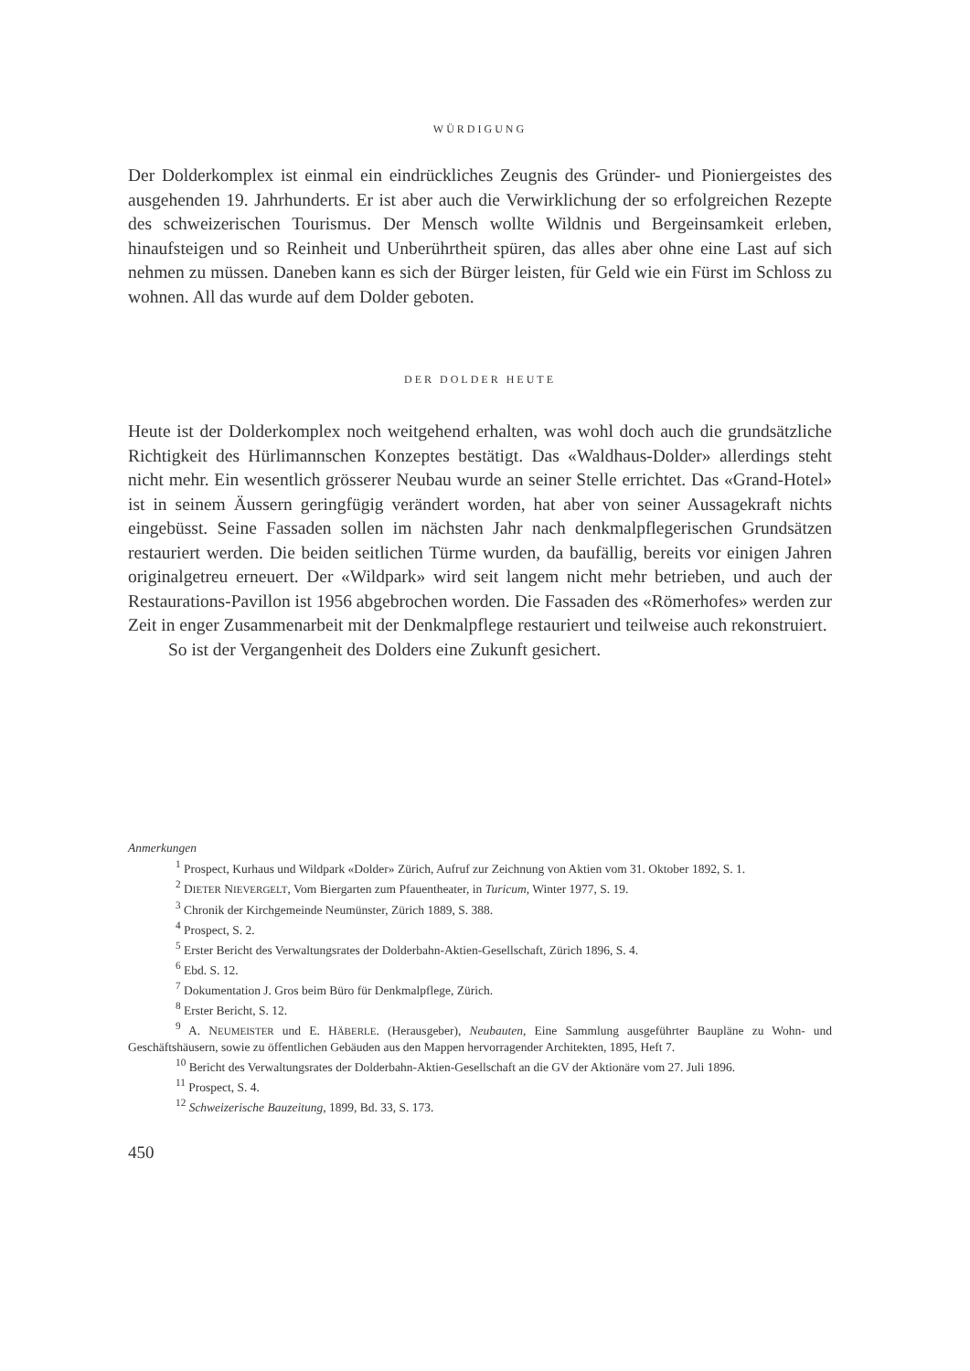WÜRDIGUNG
Der Dolderkomplex ist einmal ein eindrückliches Zeugnis des Gründer- und Pioniergeistes des ausgehenden 19. Jahrhunderts. Er ist aber auch die Verwirklichung der so erfolgreichen Rezepte des schweizerischen Tourismus. Der Mensch wollte Wildnis und Bergeinsamkeit erleben, hinaufsteigen und so Reinheit und Unberührtheit spüren, das alles aber ohne eine Last auf sich nehmen zu müssen. Daneben kann es sich der Bürger leisten, für Geld wie ein Fürst im Schloss zu wohnen. All das wurde auf dem Dolder geboten.
DER DOLDER HEUTE
Heute ist der Dolderkomplex noch weitgehend erhalten, was wohl doch auch die grundsätzliche Richtigkeit des Hürlimannschen Konzeptes bestätigt. Das «Waldhaus-Dolder» allerdings steht nicht mehr. Ein wesentlich grösserer Neubau wurde an seiner Stelle errichtet. Das «Grand-Hotel» ist in seinem Äussern geringfügig verändert worden, hat aber von seiner Aussagekraft nichts eingebüsst. Seine Fassaden sollen im nächsten Jahr nach denkmalpflegerischen Grundsätzen restauriert werden. Die beiden seitlichen Türme wurden, da baufällig, bereits vor einigen Jahren originalgetreu erneuert. Der «Wildpark» wird seit langem nicht mehr betrieben, und auch der Restaurations-Pavillon ist 1956 abgebrochen worden. Die Fassaden des «Römerhofes» werden zur Zeit in enger Zusammenarbeit mit der Denkmalpflege restauriert und teilweise auch rekonstruiert.
So ist der Vergangenheit des Dolders eine Zukunft gesichert.
Anmerkungen
<sup>1</sup> Prospect, Kurhaus und Wildpark «Dolder» Zürich, Aufruf zur Zeichnung von Aktien vom 31. Oktober 1892, S. 1.
<sup>2</sup> DIETER NIEVERGELT, Vom Biergarten zum Pfauentheater, in Turicum, Winter 1977, S. 19.
<sup>3</sup> Chronik der Kirchgemeinde Neumünster, Zürich 1889, S. 388.
<sup>4</sup> Prospect, S. 2.
<sup>5</sup> Erster Bericht des Verwaltungsrates der Dolderbahn-Aktien-Gesellschaft, Zürich 1896, S. 4.
<sup>6</sup> Ebd. S. 12.
<sup>7</sup> Dokumentation J. Gros beim Büro für Denkmalpflege, Zürich.
<sup>8</sup> Erster Bericht, S. 12.
<sup>9</sup> A. NEUMEISTER und E. HÄBERLE. (Herausgeber), Neubauten, Eine Sammlung ausgeführter Baupläne zu Wohn- und Geschäftshäusern, sowie zu öffentlichen Gebäuden aus den Mappen hervorragender Architekten, 1895, Heft 7.
<sup>10</sup> Bericht des Verwaltungsrates der Dolderbahn-Aktien-Gesellschaft an die GV der Aktionäre vom 27. Juli 1896.
<sup>11</sup> Prospect, S. 4.
<sup>12</sup> Schweizerische Bauzeitung, 1899, Bd. 33, S. 173.
450